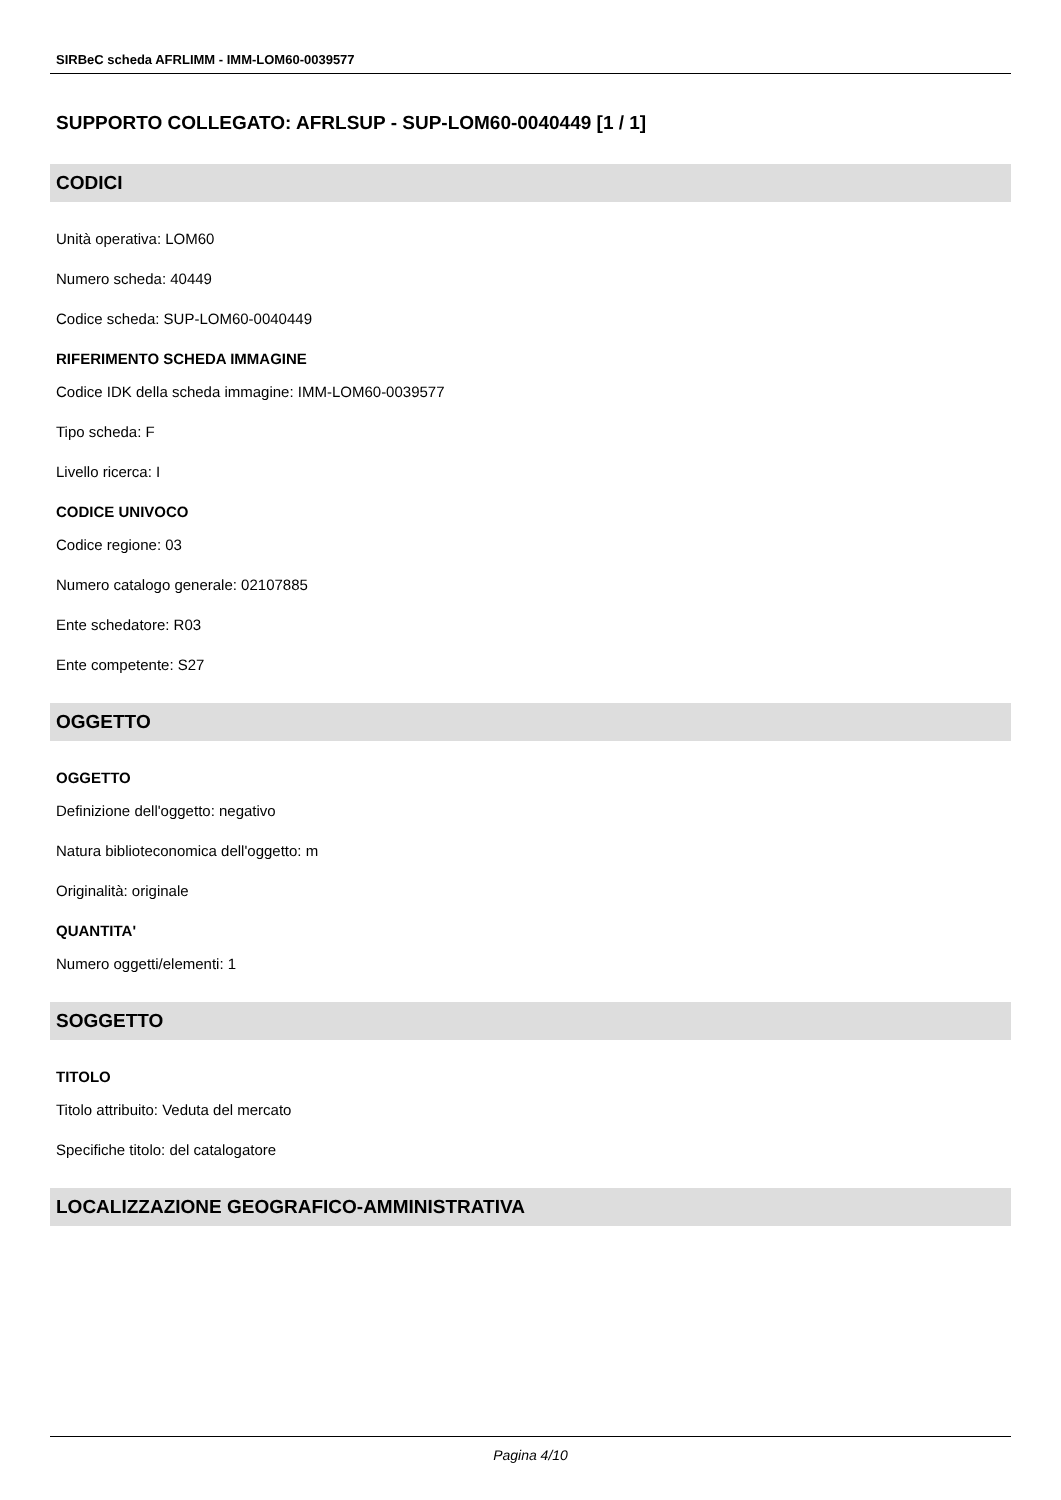SIRBeC scheda AFRLIMM - IMM-LOM60-0039577
SUPPORTO COLLEGATO: AFRLSUP - SUP-LOM60-0040449 [1 / 1]
CODICI
Unità operativa: LOM60
Numero scheda: 40449
Codice scheda: SUP-LOM60-0040449
RIFERIMENTO SCHEDA IMMAGINE
Codice IDK della scheda immagine: IMM-LOM60-0039577
Tipo scheda: F
Livello ricerca: I
CODICE UNIVOCO
Codice regione: 03
Numero catalogo generale: 02107885
Ente schedatore: R03
Ente competente: S27
OGGETTO
OGGETTO
Definizione dell'oggetto: negativo
Natura biblioteconomica dell'oggetto: m
Originalità: originale
QUANTITA'
Numero oggetti/elementi: 1
SOGGETTO
TITOLO
Titolo attribuito: Veduta del mercato
Specifiche titolo: del catalogatore
LOCALIZZAZIONE GEOGRAFICO-AMMINISTRATIVA
Pagina 4/10